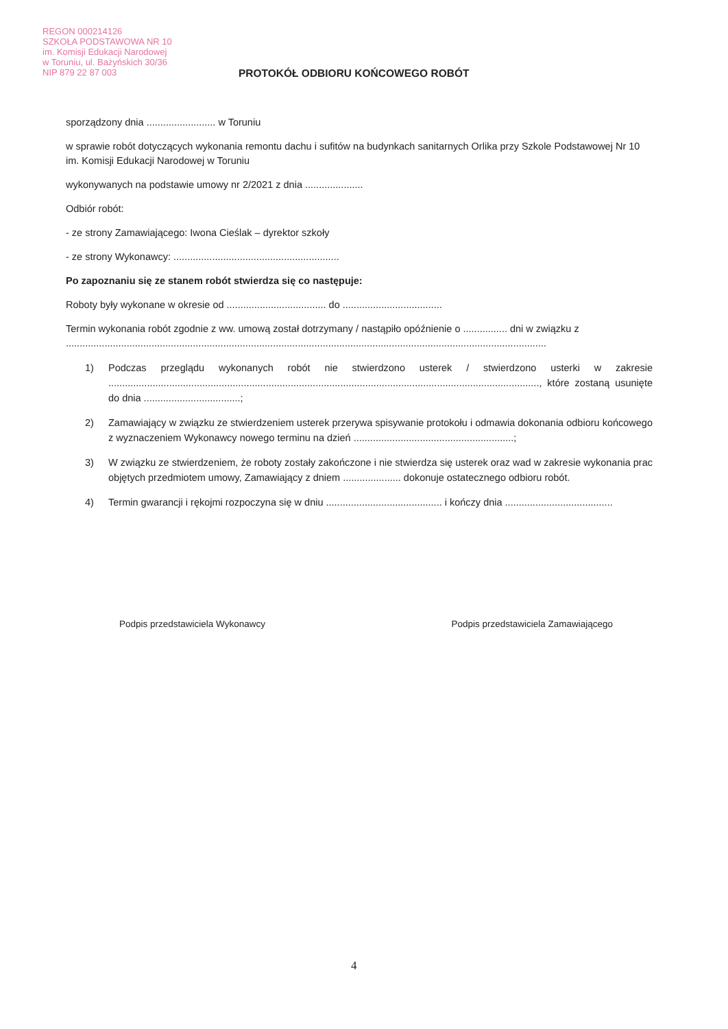REGON 000214126
SZKOŁA PODSTAWOWA NR 10
im. Komisji Edukacji Narodowej
w Toruniu, ul. Bażyńskich 30/36
NIP 879 22 87 003
PROTOKÓŁ ODBIORU KOŃCOWEGO ROBÓT
sporządzony dnia ......................... w Toruniu
w sprawie robót dotyczących wykonania remontu dachu i sufitów na budynkach sanitarnych Orlika przy Szkole Podstawowej Nr 10 im. Komisji Edukacji Narodowej w Toruniu
wykonywanych na podstawie umowy nr 2/2021 z dnia .....................
Odbiór robót:
- ze strony Zamawiającego: Iwona Cieślak – dyrektor szkoły
- ze strony Wykonawcy: ............................................................
Po zapoznaniu się ze stanem robót stwierdza się co następuje:
Roboty były wykonane w okresie od .................................... do ....................................
Termin wykonania robót zgodnie z ww. umową został dotrzymany / nastąpiło opóźnienie o ................ dni w związku z ..............................................................................................................................................................................
1) Podczas przeglądu wykonanych robót nie stwierdzono usterek / stwierdzono usterki w zakresie ............................................................................................................................................................, które zostaną usunięte do dnia ...................................;
2) Zamawiający w związku ze stwierdzeniem usterek przerywa spisywanie protokołu i odmawia dokonania odbioru końcowego z wyznaczeniem Wykonawcy nowego terminu na dzień ..........................................................;
3) W związku ze stwierdzeniem, że roboty zostały zakończone i nie stwierdza się usterek oraz wad w zakresie wykonania prac objętych przedmiotem umowy, Zamawiający z dniem ..................... dokonuje ostatecznego odbioru robót.
4) Termin gwarancji i rękojmi rozpoczyna się w dniu .......................................... i kończy dnia .......................................
Podpis przedstawiciela Wykonawcy Podpis przedstawiciela Zamawiającego
4